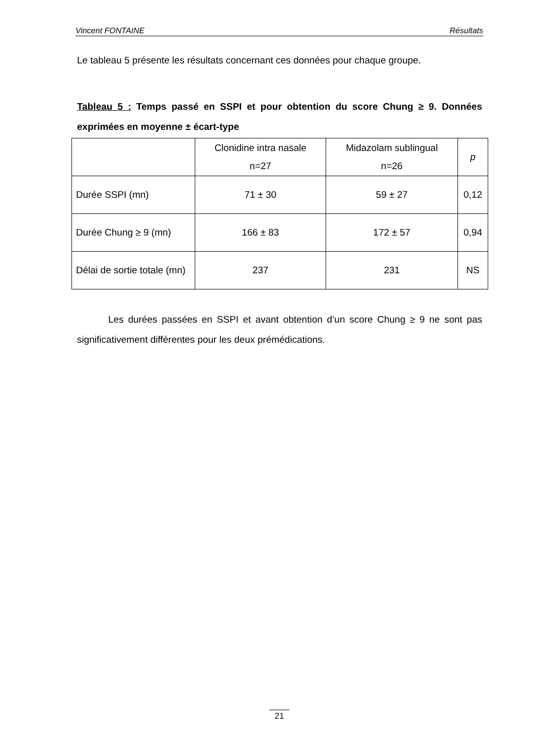Vincent FONTAINE Résultats
Le tableau 5 présente les résultats concernant ces données pour chaque groupe.
Tableau 5 : Temps passé en SSPI et pour obtention du score Chung ≥ 9. Données exprimées en moyenne ± écart-type
| | Clonidine intra nasale n=27 | Midazolam sublingual n=26 | p |
| Durée SSPI (mn) | 71 ± 30 | 59 ± 27 | 0,12 |
| Durée Chung ≥ 9 (mn) | 166 ± 83 | 172 ± 57 | 0,94 |
| Délai de sortie totale (mn) | 237 | 231 | NS |
Les durées passées en SSPI et avant obtention d’un score Chung ≥ 9 ne sont pas significativement différentes pour les deux prémédications.
21